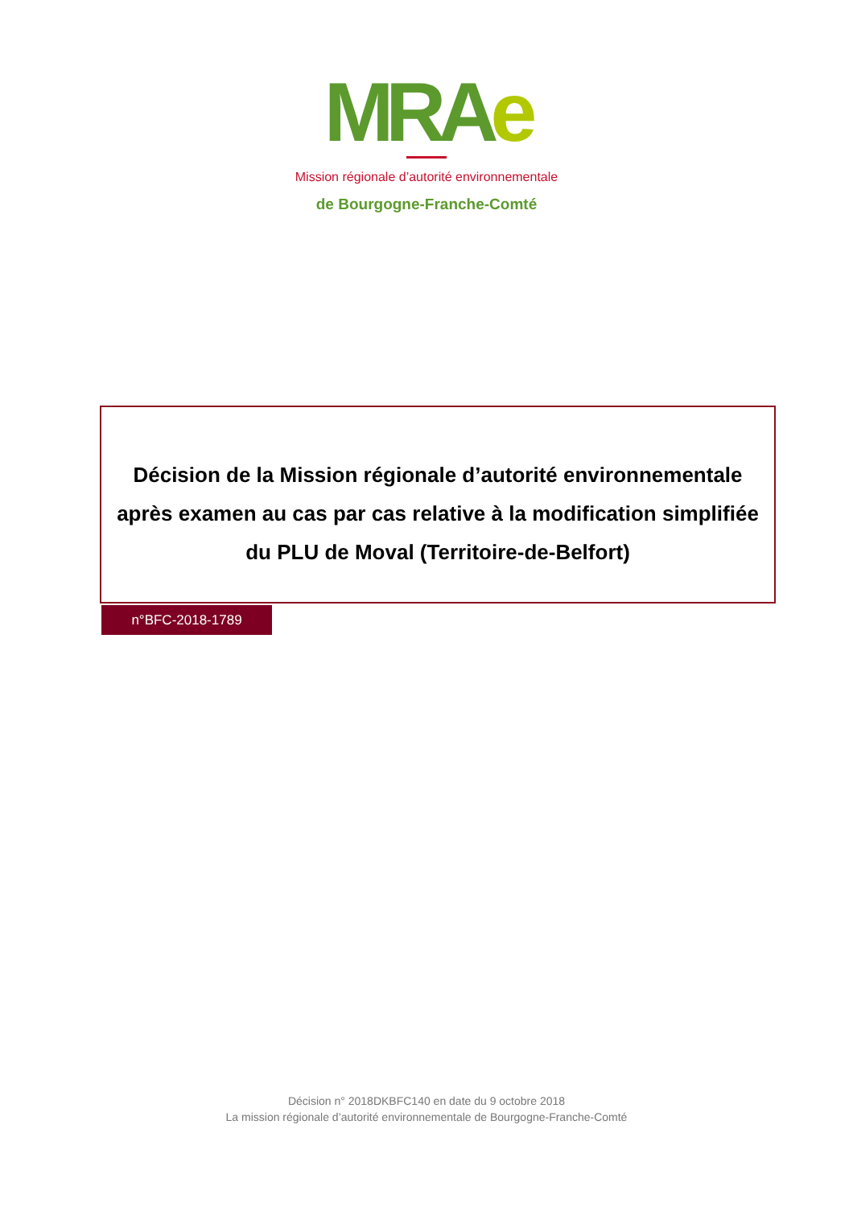MRAe
Mission régionale d’autorité environnementale
de Bourgogne-Franche-Comté
Décision de la Mission régionale d’autorité environnementale
après examen au cas par cas relative à la modification simplifiée
du PLU de Moval (Territoire-de-Belfort)
n°BFC-2018-1789
Décision n° 2018DKBFC140 en date du 9 octobre 2018
La mission régionale d’autorité environnementale de Bourgogne-Franche-Comté